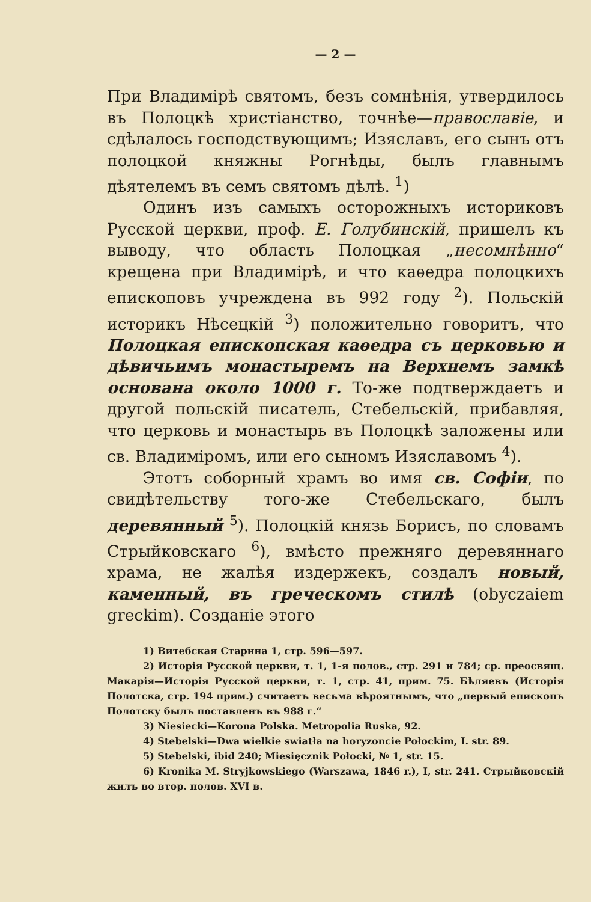— 2 —
При Владимірѣ святомъ, безъ сомнѣнія, утвердилось въ Полоцкѣ христіанство, точнѣе—православіе, и сдѣлалось господствующимъ; Изяславъ, его сынъ отъ полоцкой княжны Рогнѣды, былъ главнымъ дѣятелемъ въ семъ святомъ дѣлѣ. <sup>1</sup>)
Одинъ изъ самыхъ осторожныхъ историковъ Русской церкви, проф. Е. Голубинскій, пришелъ къ выводу, что область Полоцкая „несомнѣнно“ крещена при Владимірѣ, и что каѳедра полоцкихъ епископовъ учреждена въ 992 году <sup>2</sup>). Польскій историкъ Нѣсецкій <sup>3</sup>) положительно говоритъ, что Полоцкая епископская каѳедра съ церковью и дѣвичьимъ монастыремъ на Верхнемъ замкѣ основана около 1000 г. То-же подтверждаетъ и другой польскій писатель, Стебельскій, прибавляя, что церковь и монастырь въ Полоцкѣ заложены или св. Владиміромъ, или его сыномъ Изяславомъ <sup>4</sup>).
Этотъ соборный храмъ во имя св. Софіи, по свидѣтельству того-же Стебельскаго, былъ деревянный <sup>5</sup>). Полоцкій князь Борисъ, по словамъ Стрыйковскаго <sup>6</sup>), вмѣсто прежняго деревяннаго храма, не жалѣя издержекъ, создалъ новый, каменный, въ греческомъ стилѣ (obyczaiem greckim). Созданіе этого
1) Витебская Старина 1, стр. 596—597.
2) Исторія Русской церкви, т. 1, 1-я полов., стр. 291 и 784; ср. преосвящ. Макарія—Исторія Русской церкви, т. 1, стр. 41, прим. 75. Бѣляевъ (Исторія Полотска, стр. 194 прим.) считаетъ весьма вѣроятнымъ, что „первый епископъ Полотску былъ поставленъ въ 988 г.“
3) Niesiecki—Korona Polska. Metropolia Ruska, 92.
4) Stebelski—Dwa wielkie swiatła na horyzoncie Połockim, I. str. 89.
5) Stebelski, ibid 240; Miesięcznik Połocki, № 1, str. 15.
6) Kronika M. Stryjkowskiego (Warszawa, 1846 r.), I, str. 241. Стрыйковскій жилъ во втор. полов. XVI в.